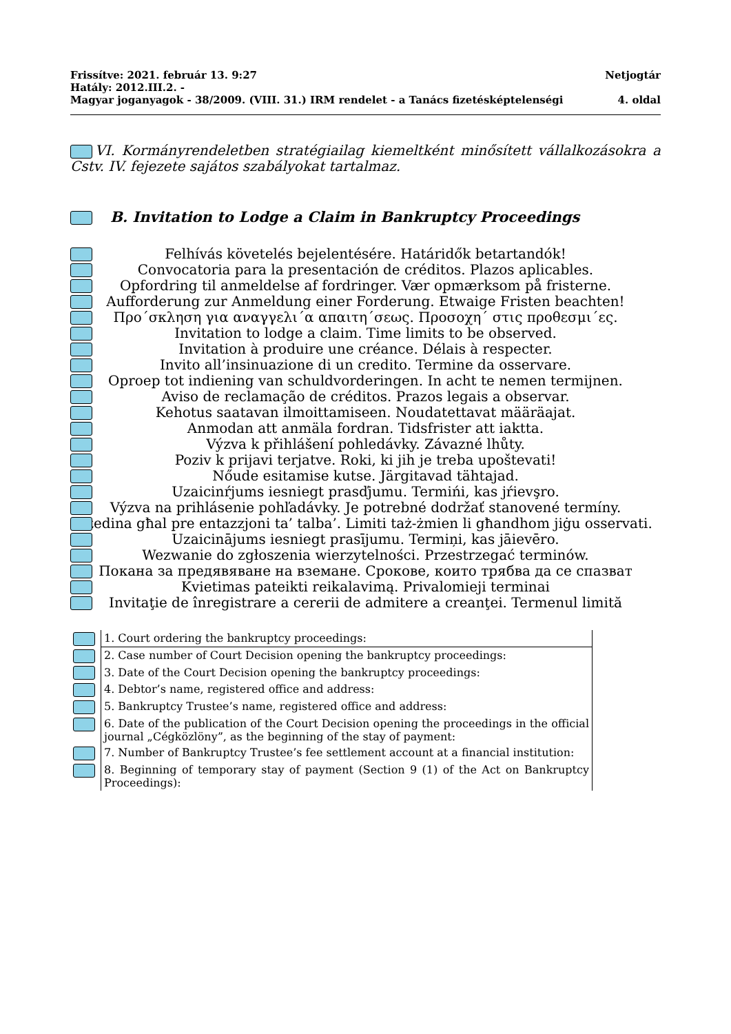Frissítve: 2021. február 13. 9:27 Netjogtár
Hatály: 2012.III.2. -
Magyar joganyagok - 38/2009. (VIII. 31.) IRM rendelet - a Tanács fizetésképtelenségi 4. oldal
VI. Kormányrendeletben stratégiailag kiemeltként minősített vállalkozásokra a Cstv. IV. fejezete sajátos szabályokat tartalmaz.
B. Invitation to Lodge a Claim in Bankruptcy Proceedings
Felhívás követelés bejelentésére. Határidők betartandók!
Convocatoria para la presentación de créditos. Plazos aplicables.
Opfordring til anmeldelse af fordringer. Vær opmærksom på fristerne.
Aufforderung zur Anmeldung einer Forderung. Etwaige Fristen beachten!
Προ´σκληση για αναγγελι´α απαιτη´σεως. Προσοχη´ στις προθεσμι´ες.
Invitation to lodge a claim. Time limits to be observed.
Invitation à produire une créance. Délais à respecter.
Invito all’insinuazione di un credito. Termine da osservare.
Oproep tot indiening van schuldvorderingen. In acht te nemen termijnen.
Aviso de reclamação de créditos. Prazos legais a observar.
Kehotus saatavan ilmoittamiseen. Noudatettavat määräajat.
Anmodan att anmäla fordran. Tidsfrister att iaktta.
Výzva k přihlášení pohledávky. Závazné lhůty.
Poziv k prijavi terjatve. Roki, ki jih je treba upoštevati!
Nőude esitamise kutse. Järgitavad tähtajad.
Uzaicinŕjums iesniegt prasďjumu. Termińi, kas jŕievşro.
Výzva na prihlásenie pohľadávky. Je potrebné dodržať stanovené termíny.
Stedina għal pre entazzjoni ta’ talba’. Limiti taż-żmien li għandhom jiġu osservati.
Uzaicinājums iesniegt prasījumu. Termiņi, kas jāievēro.
Wezwanie do zgłoszenia wierzytelności. Przestrzegać terminów.
Покана за предявяване на вземане. Срокове, които трябва да се спазват
Kvietimas pateikti reikalavimą. Privalomieji terminai
Invitaţie de înregistrare a cererii de admitere a creanţei. Termenul limită
| | 1. Court ordering the bankruptcy proceedings: |
| | 2. Case number of Court Decision opening the bankruptcy proceedings: |
| | 3. Date of the Court Decision opening the bankruptcy proceedings: |
| | 4. Debtor’s name, registered office and address: |
| | 5. Bankruptcy Trustee’s name, registered office and address: |
| | 6. Date of the publication of the Court Decision opening the proceedings in the official journal „Cégközlöny”, as the beginning of the stay of payment: |
| | 7. Number of Bankruptcy Trustee’s fee settlement account at a financial institution: |
| | 8. Beginning of temporary stay of payment (Section 9 (1) of the Act on Bankruptcy Proceedings): |